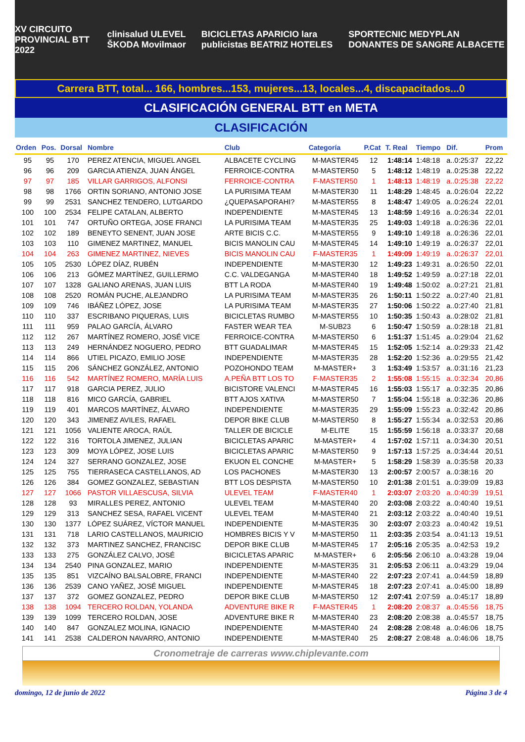XV CIRCUITO PROVINCIAL BTT 2022 clinisalud ULEVEL ŠKODA Movilmaor BICICLETAS APARICIO lara publicistas BEATRIZ HOTELES SPORTECNIC MEDYPLAN DONANTES DE SANGRE ALBACETE
Carrera BTT, total... 166, hombres...153, mujeres...13, locales...4, discapacitados...0
CLASIFICACIÓN GENERAL BTT en META
CLASIFICACIÓN
| Orden | Pos. | Dorsal | Nombre | Club | Categoría | P.Cat | T. Real | Tiempo | Dif. | Prom |
| --- | --- | --- | --- | --- | --- | --- | --- | --- | --- | --- |
| 95 | 95 | 170 | PEREZ ATENCIA, MIGUEL ANGEL | ALBACETE CYCLING | M-MASTER45 | 12 | 1:48:14 | 1:48:18 | a..0:25:37 | 22,22 |
| 96 | 96 | 209 | GARCIA ATIENZA, JUAN ÁNGEL | FERROICE-CONTRA | M-MASTER50 | 5 | 1:48:12 | 1:48:19 | a..0:25:38 | 22,22 |
| 97 | 97 | 185 | VILLAR GARRIGOS, ALFONSI | FERROICE-CONTRA | F-MASTER50 | 1 | 1:48:13 | 1:48:19 | a..0:25:38 | 22,22 |
| 98 | 98 | 1766 | ORTIN SORIANO, ANTONIO JOSE | LA PURISIMA TEAM | M-MASTER30 | 11 | 1:48:29 | 1:48:45 | a..0:26:04 | 22,22 |
| 99 | 99 | 2531 | SANCHEZ TENDERO, LUTGARDO | ¿QUEPASAPORAHI? | M-MASTER55 | 8 | 1:48:47 | 1:49:05 | a..0:26:24 | 22,01 |
| 100 | 100 | 2534 | FELIPE CATALAN, ALBERTO | INDEPENDIENTE | M-MASTER45 | 13 | 1:48:59 | 1:49:16 | a..0:26:34 | 22,01 |
| 101 | 101 | 747 | ORTUÑO ORTEGA, JOSE FRANCI | LA PURISIMA TEAM | M-MASTER35 | 25 | 1:49:03 | 1:49:18 | a..0:26:36 | 22,01 |
| 102 | 102 | 189 | BENEYTO SENENT, JUAN JOSE | ARTE BICIS C.C. | M-MASTER55 | 9 | 1:49:10 | 1:49:18 | a..0:26:36 | 22,01 |
| 103 | 103 | 110 | GIMENEZ MARTINEZ, MANUEL | BICIS MANOLIN CAU | M-MASTER45 | 14 | 1:49:10 | 1:49:19 | a..0:26:37 | 22,01 |
| 104 | 104 | 263 | GIMENEZ MARTINEZ, NIEVES | BICIS MANOLIN CAU | F-MASTER35 | 1 | 1:49:09 | 1:49:19 | a..0:26:37 | 22,01 |
| 105 | 105 | 2530 | LÓPEZ DÍAZ, RUBÉN | INDEPENDIENTE | M-MASTER30 | 12 | 1:49:23 | 1:49:31 | a..0:26:50 | 22,01 |
| 106 | 106 | 213 | GÓMEZ MARTÍNEZ, GUILLERMO | C.C. VALDEGANGA | M-MASTER40 | 18 | 1:49:52 | 1:49:59 | a..0:27:18 | 22,01 |
| 107 | 107 | 1328 | GALIANO ARENAS, JUAN LUIS | BTT LA RODA | M-MASTER40 | 19 | 1:49:48 | 1:50:02 | a..0:27:21 | 21,81 |
| 108 | 108 | 2520 | ROMÁN PUCHE, ALEJANDRO | LA PURISIMA TEAM | M-MASTER35 | 26 | 1:50:11 | 1:50:22 | a..0:27:40 | 21,81 |
| 109 | 109 | 746 | IBÁÑEZ LÓPEZ, JOSE | LA PURISIMA TEAM | M-MASTER35 | 27 | 1:50:06 | 1:50:22 | a..0:27:40 | 21,81 |
| 110 | 110 | 337 | ESCRIBANO PIQUERAS, LUIS | BICICLETAS RUMBO | M-MASTER55 | 10 | 1:50:35 | 1:50:43 | a..0:28:02 | 21,81 |
| 111 | 111 | 959 | PALAO GARCÍA, ÁLVARO | FASTER WEAR TEA | M-SUB23 | 6 | 1:50:47 | 1:50:59 | a..0:28:18 | 21,81 |
| 112 | 112 | 267 | MARTÍNEZ ROMERO, JOSÉ VICE | FERROICE-CONTRA | M-MASTER50 | 6 | 1:51:37 | 1:51:45 | a..0:29:04 | 21,62 |
| 113 | 113 | 249 | HERNÁNDEZ NOGUERO, PEDRO | BTT GUADALIMAR | M-MASTER45 | 15 | 1:52:05 | 1:52:14 | a..0:29:33 | 21,42 |
| 114 | 114 | 866 | UTIEL PICAZO, EMILIO JOSE | INDEPENDIENTE | M-MASTER35 | 28 | 1:52:20 | 1:52:36 | a..0:29:55 | 21,42 |
| 115 | 115 | 206 | SÁNCHEZ GONZÁLEZ, ANTONIO | POZOHONDO TEAM | M-MASTER+ | 3 | 1:53:49 | 1:53:57 | a..0:31:16 | 21,23 |
| 116 | 116 | 542 | MARTÍNEZ ROMERO, MARÍA LUIS | A.PEÑA BTT LOS TO | F-MASTER35 | 2 | 1:55:08 | 1:55:15 | a..0:32:34 | 20,86 |
| 117 | 117 | 918 | GARCIA PEREZ, JULIO | BICISTORE VALENCI | M-MASTER45 | 16 | 1:55:03 | 1:55:17 | a..0:32:35 | 20,86 |
| 118 | 118 | 816 | MICO GARCÍA, GABRIEL | BTT AJOS XATIVA | M-MASTER50 | 7 | 1:55:04 | 1:55:18 | a..0:32:36 | 20,86 |
| 119 | 119 | 401 | MARCOS MARTÍNEZ, ÁLVARO | INDEPENDIENTE | M-MASTER35 | 29 | 1:55:09 | 1:55:23 | a..0:32:42 | 20,86 |
| 120 | 120 | 343 | JIMENEZ AVILES, RAFAEL | DEPOR BIKE CLUB | M-MASTER50 | 8 | 1:55:27 | 1:55:34 | a..0:32:53 | 20,86 |
| 121 | 121 | 1056 | VALIENTE AROCA, RAÚL | TALLER DE BICICLE | M-ELITE | 15 | 1:55:59 | 1:56:18 | a..0:33:37 | 20,68 |
| 122 | 122 | 316 | TORTOLA JIMENEZ, JULIAN | BICICLETAS APARIC | M-MASTER+ | 4 | 1:57:02 | 1:57:11 | a..0:34:30 | 20,51 |
| 123 | 123 | 309 | MOYA LÓPEZ, JOSE LUIS | BICICLETAS APARIC | M-MASTER50 | 9 | 1:57:13 | 1:57:25 | a..0:34:44 | 20,51 |
| 124 | 124 | 327 | SERRANO GONZALEZ, JOSE | EKUON EL CONCHE | M-MASTER+ | 5 | 1:58:29 | 1:58:39 | a..0:35:58 | 20,33 |
| 125 | 125 | 755 | TIERRASECA CASTELLANOS, AD | LOS PACHONES | M-MASTER30 | 13 | 2:00:57 | 2:00:57 | a..0:38:16 | 20 |
| 126 | 126 | 384 | GOMEZ GONZALEZ, SEBASTIAN | BTT LOS DESPISTA | M-MASTER50 | 10 | 2:01:38 | 2:01:51 | a..0:39:09 | 19,83 |
| 127 | 127 | 1066 | PASTOR VILLAESCUSA, SILVIA | ULEVEL TEAM | F-MASTER40 | 1 | 2:03:07 | 2:03:20 | a..0:40:39 | 19,51 |
| 128 | 128 | 93 | MIRALLES PEREZ, ANTONIO | ULEVEL TEAM | M-MASTER40 | 20 | 2:03:08 | 2:03:22 | a..0:40:40 | 19,51 |
| 129 | 129 | 313 | SANCHEZ SESA, RAFAEL VICENT | ULEVEL TEAM | M-MASTER40 | 21 | 2:03:12 | 2:03:22 | a..0:40:40 | 19,51 |
| 130 | 130 | 1377 | LÓPEZ SUÁREZ, VÍCTOR MANUEL | INDEPENDIENTE | M-MASTER35 | 30 | 2:03:07 | 2:03:23 | a..0:40:42 | 19,51 |
| 131 | 131 | 718 | LARIO CASTELLANOS, MAURICIO | HOMBRES BICIS Y V | M-MASTER50 | 11 | 2:03:35 | 2:03:54 | a..0:41:13 | 19,51 |
| 132 | 132 | 373 | MARTINEZ SANCHEZ, FRANCISC | DEPOR BIKE CLUB | M-MASTER45 | 17 | 2:05:16 | 2:05:35 | a..0:42:53 | 19,2 |
| 133 | 133 | 275 | GONZÁLEZ CALVO, JOSÉ | BICICLETAS APARIC | M-MASTER+ | 6 | 2:05:56 | 2:06:10 | a..0:43:28 | 19,04 |
| 134 | 134 | 2540 | PINA GONZALEZ, MARIO | INDEPENDIENTE | M-MASTER35 | 31 | 2:05:53 | 2:06:11 | a..0:43:29 | 19,04 |
| 135 | 135 | 851 | VIZCAÍNO BALSALOBRE, FRANCI | INDEPENDIENTE | M-MASTER40 | 22 | 2:07:23 | 2:07:41 | a..0:44:59 | 18,89 |
| 136 | 136 | 2539 | CANO YAÑEZ, JOSÉ MIGUEL | INDEPENDIENTE | M-MASTER45 | 18 | 2:07:23 | 2:07:41 | a..0:45:00 | 18,89 |
| 137 | 137 | 372 | GOMEZ GONZALEZ, PEDRO | DEPOR BIKE CLUB | M-MASTER50 | 12 | 2:07:41 | 2:07:59 | a..0:45:17 | 18,89 |
| 138 | 138 | 1094 | TERCERO ROLDAN, YOLANDA | ADVENTURE BIKE R | F-MASTER45 | 1 | 2:08:20 | 2:08:37 | a..0:45:56 | 18,75 |
| 139 | 139 | 1099 | TERCERO ROLDAN, JOSE | ADVENTURE BIKE R | M-MASTER40 | 23 | 2:08:20 | 2:08:38 | a..0:45:57 | 18,75 |
| 140 | 140 | 847 | GONZALEZ MOLINA, IGNACIO | INDEPENDIENTE | M-MASTER40 | 24 | 2:08:28 | 2:08:48 | a..0:46:06 | 18,75 |
| 141 | 141 | 2538 | CALDERON NAVARRO, ANTONIO | INDEPENDIENTE | M-MASTER40 | 25 | 2:08:27 | 2:08:48 | a..0:46:06 | 18,75 |
Cronometraje de carreras www.chiplevante.com
domingo, 12 de junio de 2022 Página 3 de 4